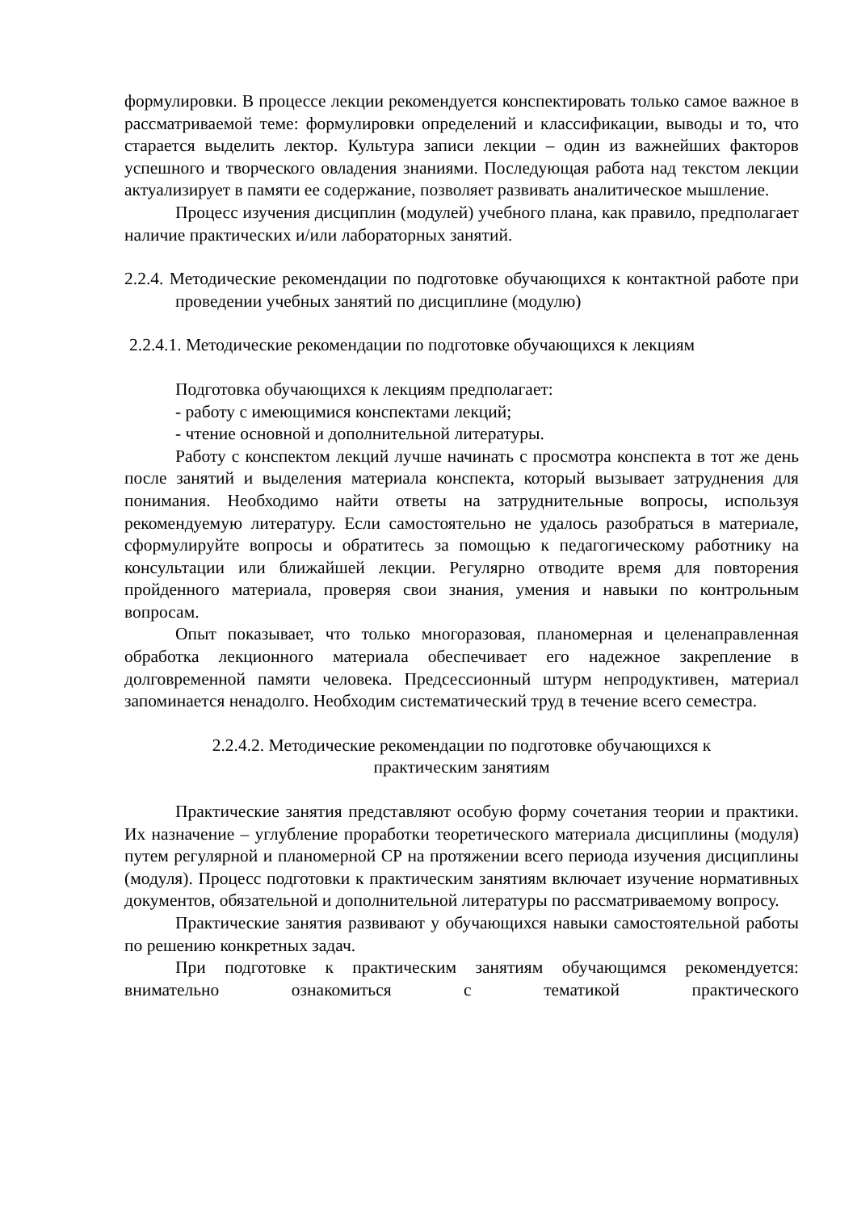формулировки. В процессе лекции рекомендуется конспектировать только самое важное в рассматриваемой теме: формулировки определений и классификации, выводы и то, что старается выделить лектор. Культура записи лекции – один из важнейших факторов успешного и творческого овладения знаниями. Последующая работа над текстом лекции актуализирует в памяти ее содержание, позволяет развивать аналитическое мышление.
Процесс изучения дисциплин (модулей) учебного плана, как правило, предполагает наличие практических и/или лабораторных занятий.
2.2.4. Методические рекомендации по подготовке обучающихся к контактной работе при проведении учебных занятий по дисциплине (модулю)
2.2.4.1. Методические рекомендации по подготовке обучающихся к лекциям
Подготовка обучающихся к лекциям предполагает:
- работу с имеющимися конспектами лекций;
- чтение основной и дополнительной литературы.
Работу с конспектом лекций лучше начинать с просмотра конспекта в тот же день после занятий и выделения материала конспекта, который вызывает затруднения для понимания. Необходимо найти ответы на затруднительные вопросы, используя рекомендуемую литературу. Если самостоятельно не удалось разобраться в материале, сформулируйте вопросы и обратитесь за помощью к педагогическому работнику на консультации или ближайшей лекции. Регулярно отводите время для повторения пройденного материала, проверяя свои знания, умения и навыки по контрольным вопросам.
Опыт показывает, что только многоразовая, планомерная и целенаправленная обработка лекционного материала обеспечивает его надежное закрепление в долговременной памяти человека. Предсессионный штурм непродуктивен, материал запоминается ненадолго. Необходим систематический труд в течение всего семестра.
2.2.4.2. Методические рекомендации по подготовке обучающихся к
практическим занятиям
Практические занятия представляют особую форму сочетания теории и практики. Их назначение – углубление проработки теоретического материала дисциплины (модуля) путем регулярной и планомерной СР на протяжении всего периода изучения дисциплины (модуля). Процесс подготовки к практическим занятиям включает изучение нормативных документов, обязательной и дополнительной литературы по рассматриваемому вопросу.
Практические занятия развивают у обучающихся навыки самостоятельной работы по решению конкретных задач.
При подготовке к практическим занятиям обучающимся рекомендуется: внимательно ознакомиться с тематикой практического